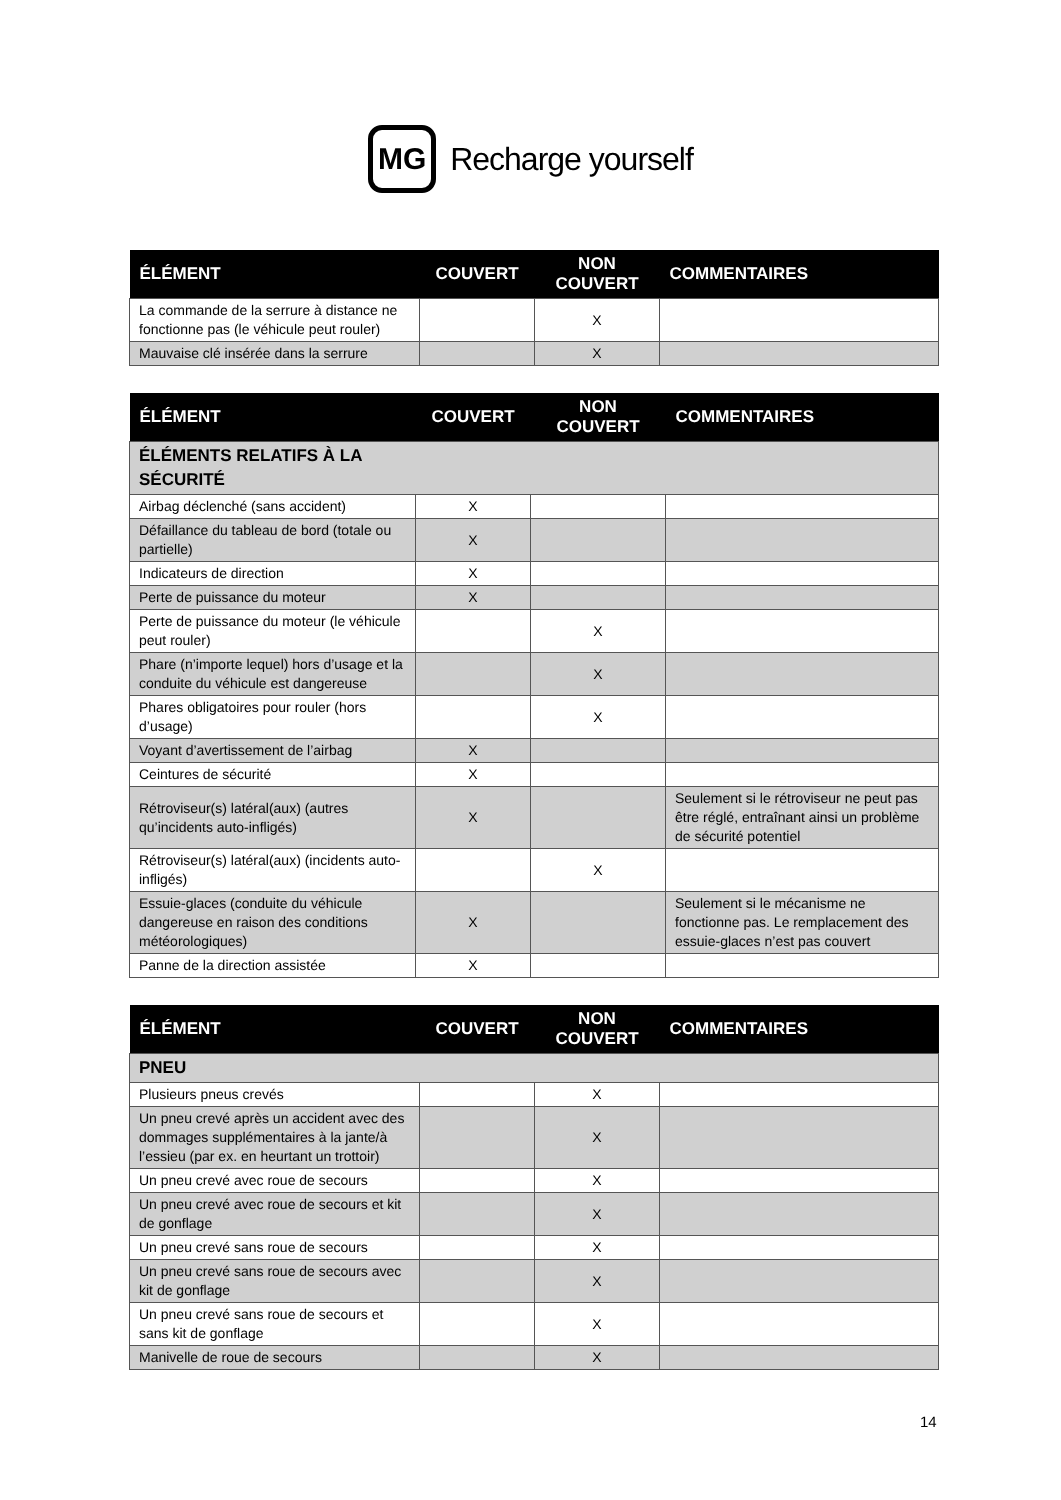MG Recharge yourself
| ÉLÉMENT | COUVERT | NON COUVERT | COMMENTAIRES |
| --- | --- | --- | --- |
| La commande de la serrure à distance ne fonctionne pas (le véhicule peut rouler) | | X | |
| Mauvaise clé insérée dans la serrure | | X | |
| ÉLÉMENT | COUVERT | NON COUVERT | COMMENTAIRES |
| --- | --- | --- | --- |
| ÉLÉMENTS RELATIFS À LA SÉCURITÉ | | | |
| Airbag déclenché (sans accident) | X | | |
| Défaillance du tableau de bord (totale ou partielle) | X | | |
| Indicateurs de direction | X | | |
| Perte de puissance du moteur | X | | |
| Perte de puissance du moteur (le véhicule peut rouler) | | X | |
| Phare (n’importe lequel) hors d’usage et la conduite du véhicule est dangereuse | | X | |
| Phares obligatoires pour rouler (hors d’usage) | | X | |
| Voyant d’avertissement de l’airbag | X | | |
| Ceintures de sécurité | X | | |
| Rétroviseur(s) latéral(aux) (autres qu’incidents auto-infligés) | X | | Seulement si le rétroviseur ne peut pas être réglé, entraînant ainsi un problème de sécurité potentiel |
| Rétroviseur(s) latéral(aux) (incidents auto-infligés) | | X | |
| Essuie-glaces (conduite du véhicule dangereuse en raison des conditions météorologiques) | X | | Seulement si le mécanisme ne fonctionne pas. Le remplacement des essuie-glaces n’est pas couvert |
| Panne de la direction assistée | X | | |
| ÉLÉMENT | COUVERT | NON COUVERT | COMMENTAIRES |
| --- | --- | --- | --- |
| PNEU | | | |
| Plusieurs pneus crevés | | X | |
| Un pneu crevé après un accident avec des dommages supplémentaires à la jante/à l’essieu (par ex. en heurtant un trottoir) | | X | |
| Un pneu crevé avec roue de secours | | X | |
| Un pneu crevé avec roue de secours et kit de gonflage | | X | |
| Un pneu crevé sans roue de secours | | X | |
| Un pneu crevé sans roue de secours avec kit de gonflage | | X | |
| Un pneu crevé sans roue de secours et sans kit de gonflage | | X | |
| Manivelle de roue de secours | | X | |
14